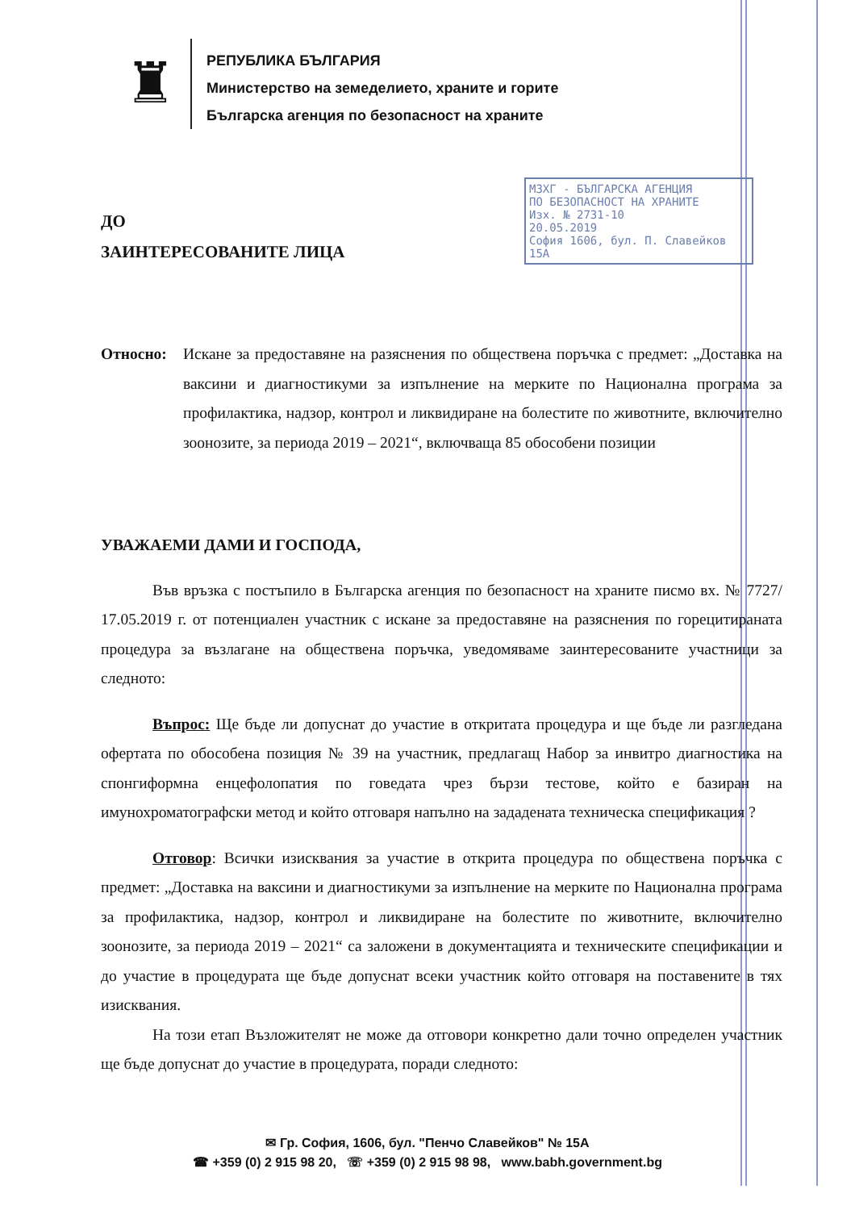♜
РЕПУБЛИКА БЪЛГАРИЯ
Министерство на земеделието, храните и горите
Българска агенция по безопасност на храните
МЗХГ - БЪЛГАРСКА АГЕНЦИЯ
ПО БЕЗОПАСНОСТ НА ХРАНИТЕ
Изх. № 2731-10
20.05.2019
София 1606, бул. П. Славейков 15А
ДО
ЗАИНТЕРЕСОВАНИТЕ ЛИЦА
Относно: Искане за предоставяне на разяснения по обществена поръчка с предмет: „Доставка на ваксини и диагностикуми за изпълнение на мерките по Национална програма за профилактика, надзор, контрол и ликвидиране на болестите по животните, включително зоонозите, за периода 2019 – 2021“, включваща 85 обособени позиции
УВАЖАЕМИ ДАМИ И ГОСПОДА,
Във връзка с постъпило в Българска агенция по безопасност на храните писмо вх. № 7727/ 17.05.2019 г. от потенциален участник с искане за предоставяне на разяснения по горецитираната процедура за възлагане на обществена поръчка, уведомяваме заинтересованите участници за следното:
Въпрос: Ще бъде ли допуснат до участие в откритата процедура и ще бъде ли разгледана офертата по обособена позиция № 39 на участник, предлагащ Набор за инвитро диагностика на спонгиформна енцефолопатия по говедата чрез бързи тестове, който е базиран на имунохроматографски метод и който отговаря напълно на зададената техническа спецификация ?
Отговор: Всички изисквания за участие в открита процедура по обществена поръчка с предмет: „Доставка на ваксини и диагностикуми за изпълнение на мерките по Национална програма за профилактика, надзор, контрол и ликвидиране на болестите по животните, включително зоонозите, за периода 2019 – 2021“ са заложени в документацията и техническите спецификации и до участие в процедурата ще бъде допуснат всеки участник който отговаря на поставените в тях изисквания.
На този етап Възложителят не може да отговори конкретно дали точно определен участник ще бъде допуснат до участие в процедурата, поради следното:
✉ Гр. София, 1606, бул. "Пенчо Славейков" № 15А
☎ +359 (0) 2 915 98 20, ☏ +359 (0) 2 915 98 98, www.babh.government.bg